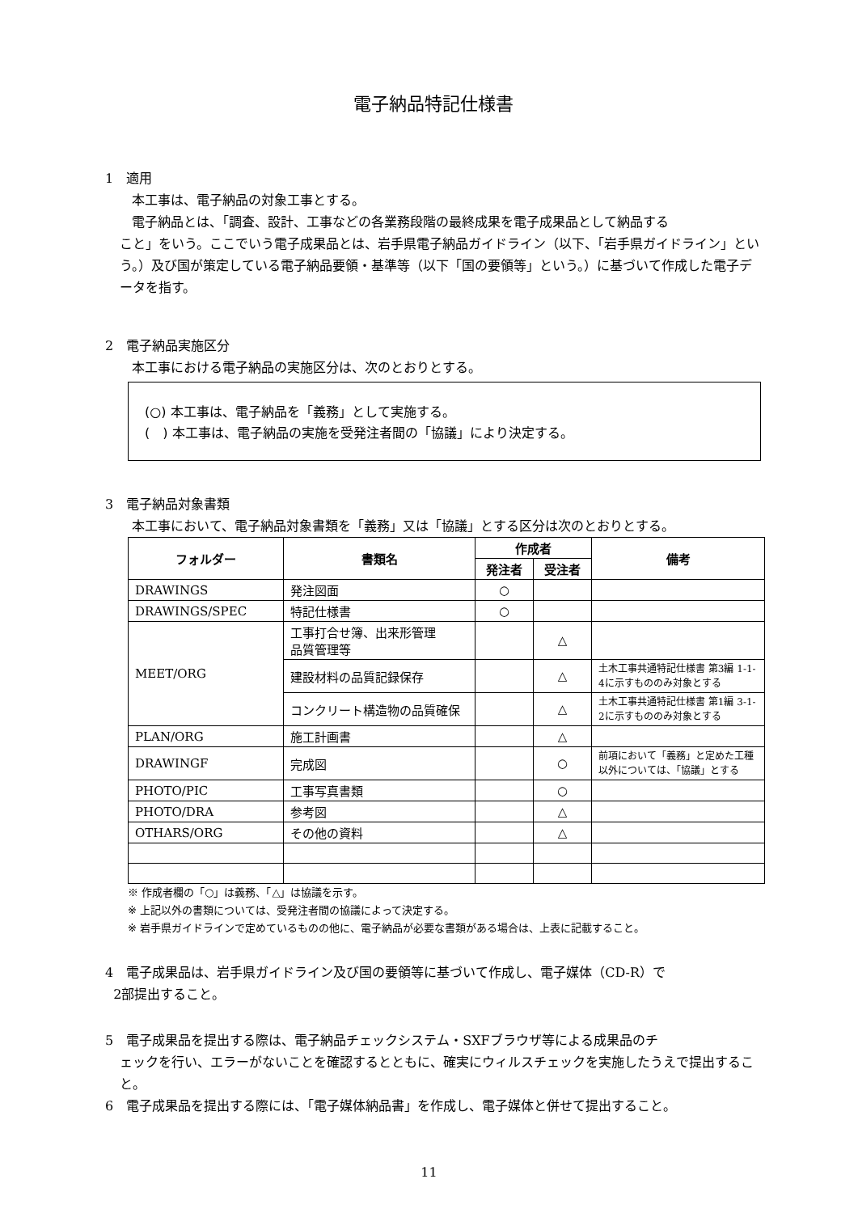電子納品特記仕様書
1　適用
本工事は、電子納品の対象工事とする。
電子納品とは、「調査、設計、工事などの各業務段階の最終成果を電子成果品として納品する
こと」をいう。ここでいう電子成果品とは、岩手県電子納品ガイドライン（以下、「岩手県ガイドライン」という。）及び国が策定している電子納品要領・基準等（以下「国の要領等」という。）に基づいて作成した電子データを指す。
2　電子納品実施区分
本工事における電子納品の実施区分は、次のとおりとする。
(○) 本工事は、電子納品を「義務」として実施する。
(　) 本工事は、電子納品の実施を受発注者間の「協議」により決定する。
3　電子納品対象書類
本工事において、電子納品対象書類を「義務」又は「協議」とする区分は次のとおりとする。
| フォルダー | 書類名 | 作成者 | | 備考 |
| --- | --- | --- | --- | --- |
| | | 発注者 | 受注者 | |
| DRAWINGS | 発注図面 | ○ | | |
| DRAWINGS/SPEC | 特記仕様書 | ○ | | |
| MEET/ORG | 工事打合せ簿、出来形管理 品質管理等 | | △ | |
| | 建設材料の品質記録保存 | | △ | 土木工事共通特記仕様書 第3編 1-1-4に示すもののみ対象とする |
| | コンクリート構造物の品質確保 | | △ | 土木工事共通特記仕様書 第1編 3-1-2に示すもののみ対象とする |
| PLAN/ORG | 施工計画書 | | △ | |
| DRAWINGF | 完成図 | | ○ | 前項において「義務」と定めた工種以外については、「協議」とする |
| PHOTO/PIC | 工事写真書類 | | ○ | |
| PHOTO/DRA | 参考図 | | △ | |
| OTHARS/ORG | その他の資料 | | △ | |
※ 作成者欄の「○」は義務、「△」は協議を示す。
※ 上記以外の書類については、受発注者間の協議によって決定する。
※ 岩手県ガイドラインで定めているものの他に、電子納品が必要な書類がある場合は、上表に記載すること。
4　電子成果品は、岩手県ガイドライン及び国の要領等に基づいて作成し、電子媒体（CD-R）で
2部提出すること。
5　電子成果品を提出する際は、電子納品チェックシステム・SXFブラウザ等による成果品のチ
ェックを行い、エラーがないことを確認するとともに、確実にウィルスチェックを実施したうえで提出すること。
6　電子成果品を提出する際には、「電子媒体納品書」を作成し、電子媒体と併せて提出すること。
11